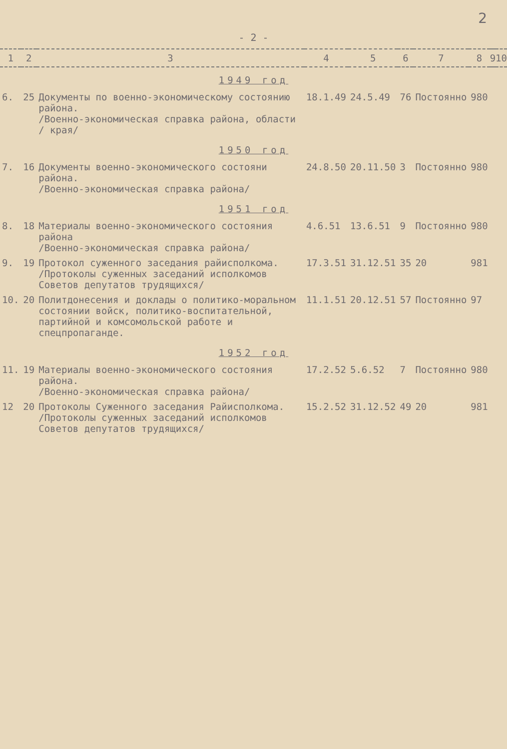2
- 2 -
| 1 | 2 | 3 | 4 | 5 | 6 | 7 | 8 | 9 | 10 |
| --- | --- | --- | --- | --- | --- | --- | --- | --- | --- |
| 1949 год | | | | | | | | | |
| 6. | 25 | Документы по военно-экономическому состоянию района. /Военно-экономическая справка района, области / края/ | 18.1.49 | 24.5.49 | 76 | Постоянно | 980 | | |
| 1950 год | | | | | | | | | |
| 7. | 16 | Документы военно-экономического состояни района. /Военно-экономическая справка района/ | 24.8.50 | 20.11.50 | 3 | Постоянно | 980 | | |
| 1951 год | | | | | | | | | |
| 8. | 18 | Материалы военно-экономического состояния района /Военно-экономическая справка района/ | 4.6.51 | 13.6.51 | 9 | Постоянно | 980 | | |
| 9. | 19 | Протокол суженного заседания райисполкома. /Протоколы суженных заседаний исполкомов Советов депутатов трудящихся/ | 17.3.51 | 31.12.51 | 35 | 20 | 981 | | |
| 10. | 20 | Политдонесения и доклады о политико-моральном состоянии войск, политико-воспитательной, партийной и комсомольской работе и спецпропаганде. | 11.1.51 | 20.12.51 | 57 | Постоянно | 97 | | |
| 1952 год | | | | | | | | | |
| 11. | 19 | Материалы военно-экономического состояния района. /Военно-экономическая справка района/ | 17.2.52 | 5.6.52 | 7 | Постоянно | 980 | | |
| 12 | 20 | Протоколы Суженного заседания Райисполкома. /Протоколы суженных заседаний исполкомов Советов депутатов трудящихся/ | 15.2.52 | 31.12.52 | 49 | 20 | 981 | | |